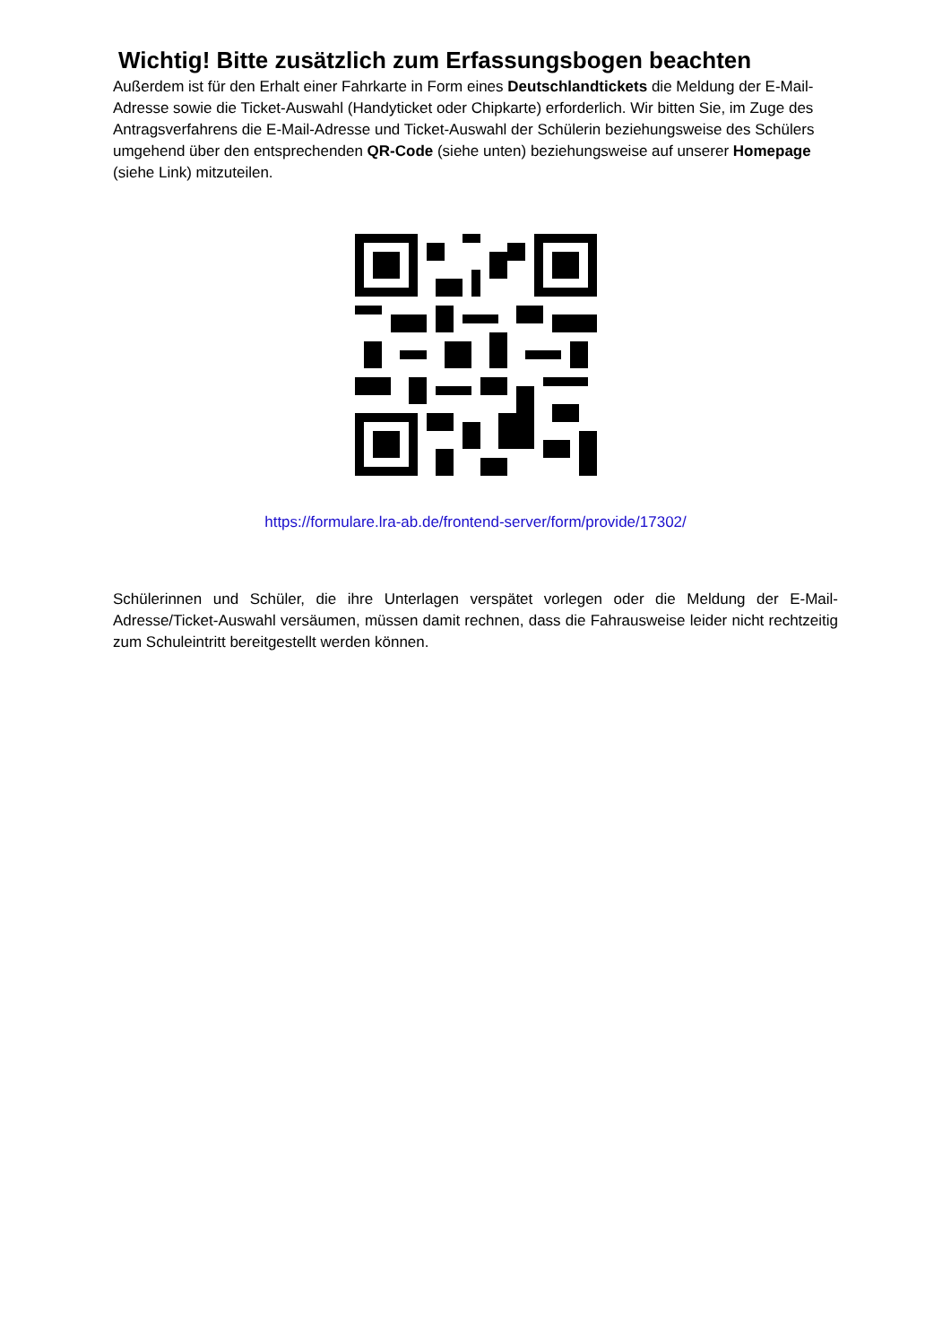Wichtig! Bitte zusätzlich zum Erfassungsbogen beachten
Außerdem ist für den Erhalt einer Fahrkarte in Form eines Deutschlandtickets die Meldung der E-Mail-Adresse sowie die Ticket-Auswahl (Handyticket oder Chipkarte) erforderlich. Wir bitten Sie, im Zuge des Antragsverfahrens die E-Mail-Adresse und Ticket-Auswahl der Schülerin beziehungsweise des Schülers umgehend über den entsprechenden QR-Code (siehe unten) beziehungsweise auf unserer Homepage (siehe Link) mitzuteilen.
https://formulare.lra-ab.de/frontend-server/form/provide/17302/
Schülerinnen und Schüler, die ihre Unterlagen verspätet vorlegen oder die Meldung der E-Mail-Adresse/Ticket-Auswahl versäumen, müssen damit rechnen, dass die Fahrausweise leider nicht rechtzeitig zum Schuleintritt bereitgestellt werden können.